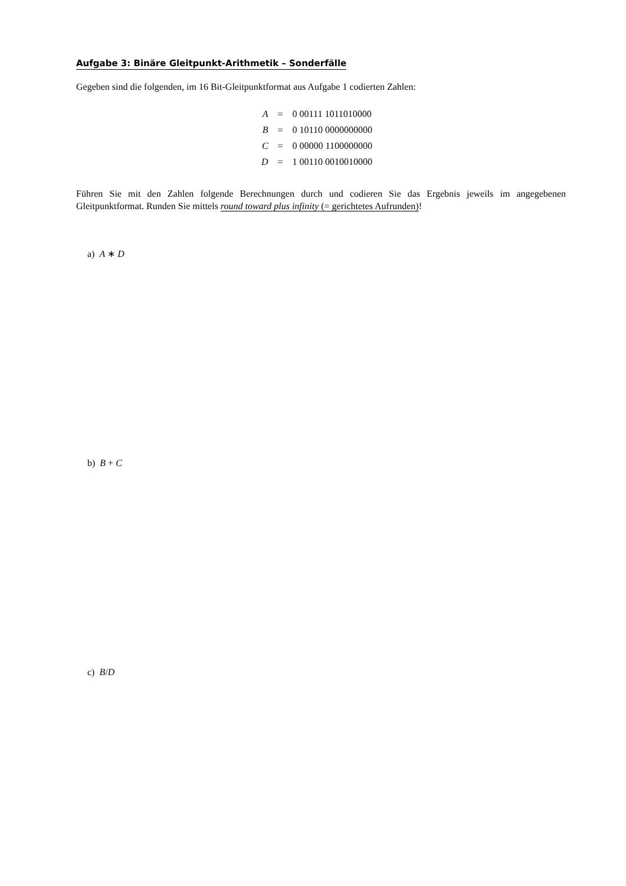Aufgabe 3: Binäre Gleitpunkt-Arithmetik – Sonderfälle
Gegeben sind die folgenden, im 16 Bit-Gleitpunktformat aus Aufgabe 1 codierten Zahlen:
| A | = | 0 00111 1011010000 |
| B | = | 0 10110 0000000000 |
| C | = | 0 00000 1100000000 |
| D | = | 1 00110 0010010000 |
Führen Sie mit den Zahlen folgende Berechnungen durch und codieren Sie das Ergebnis jeweils im angegebenen Gleitpunktformat. Runden Sie mittels round toward plus infinity (= gerichtetes Aufrunden)!
a) A ∗ D
b) B + C
c) B/D